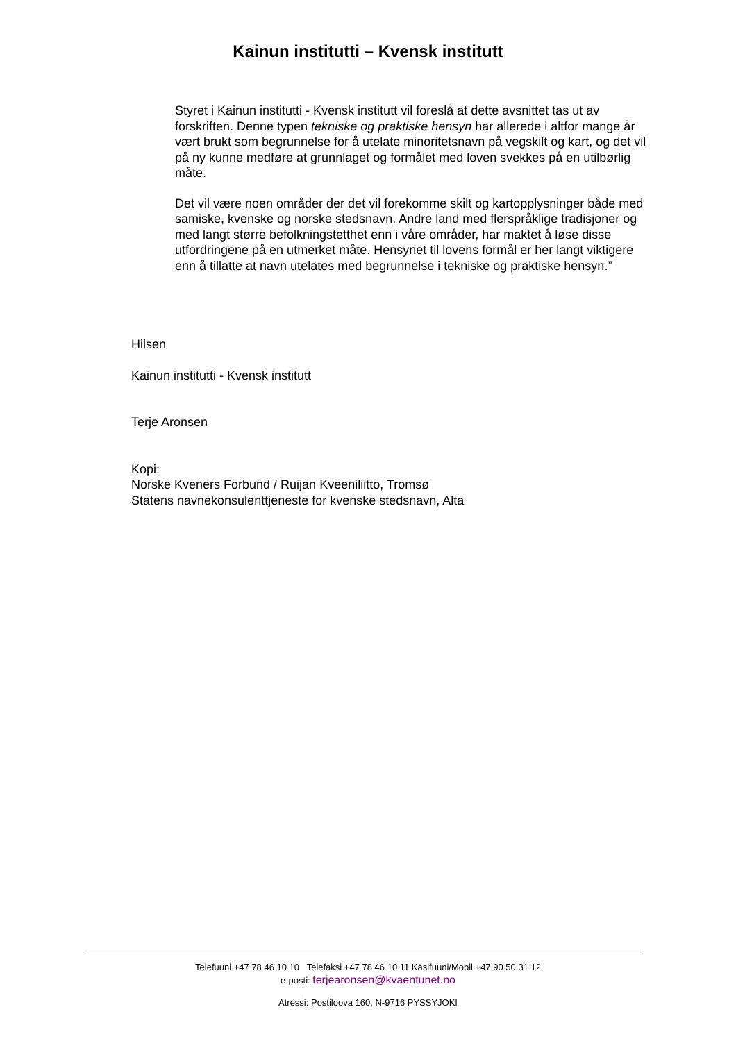Kainun institutti – Kvensk institutt
Styret i Kainun institutti - Kvensk institutt vil foreslå at dette avsnittet tas ut av forskriften. Denne typen tekniske og praktiske hensyn har allerede i altfor mange år vært brukt som begrunnelse for å utelate minoritetsnavn på vegskilt og kart, og det vil på ny kunne medføre at grunnlaget og formålet med loven svekkes på en utilbørlig måte.
Det vil være noen områder der det vil forekomme skilt og kartopplysninger både med samiske, kvenske og norske stedsnavn. Andre land med flerspråklige tradisjoner og med langt større befolkningstetthet enn i våre områder, har maktet å løse disse utfordringene på en utmerket måte. Hensynet til lovens formål er her langt viktigere enn å tillatte at navn utelates med begrunnelse i tekniske og praktiske hensyn.”
Hilsen
Kainun institutti - Kvensk institutt
Terje Aronsen
Kopi:
Norske Kveners Forbund / Ruijan Kveeniliitto, Tromsø
Statens navnekonsulenttjeneste for kvenske stedsnavn, Alta
Telefuuni +47 78 46 10 10 Telefaksi +47 78 46 10 11 Käsifuuni/Mobil +47 90 50 31 12
e-posti: terjearonsen@kvaentunet.no
Atressi: Postiloova 160, N-9716 PYSSYJOKI